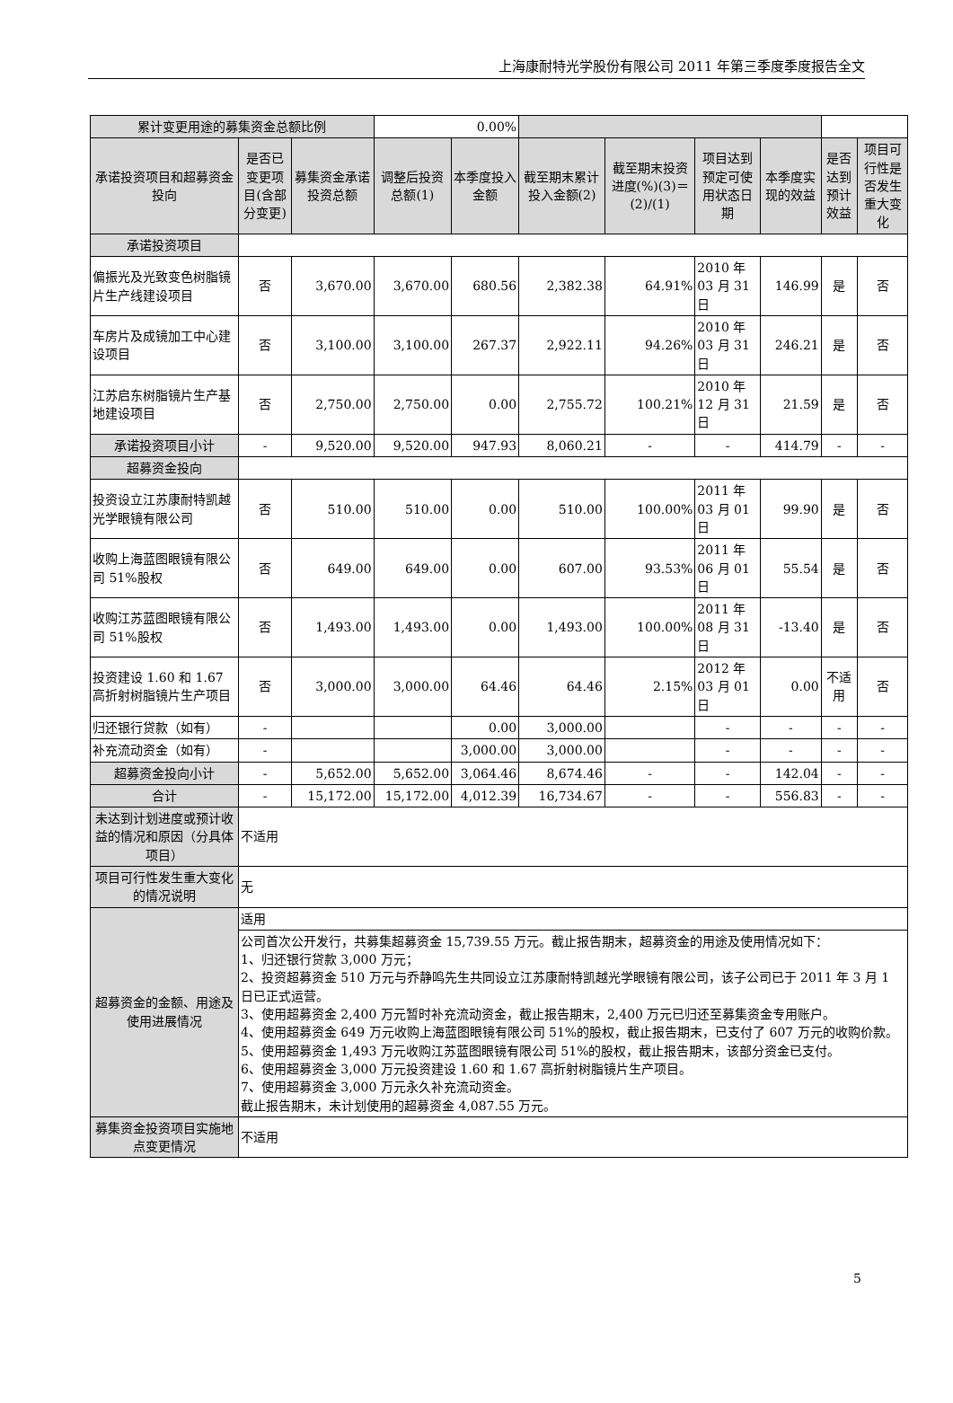上海康耐特光学股份有限公司 2011 年第三季度季度报告全文
| 累计变更用途的募集资金总额比例 | | | 0.00% | | | | | | | |
| 承诺投资项目和超募资金投向 | 是否已变更项目(含部分变更) | 募集资金承诺投资总额 | 调整后投资总额(1) | 本季度投入金额 | 截至期末累计投入金额(2) | 截至期末投资进度(%)(3)＝(2)/(1) | 项目达到预定可使用状态日期 | 本季度实现的效益 | 是否达到预计效益 | 项目可行性是否发生重大变化 |
| 承诺投资项目 | | | | | | | | | | |
| 偏振光及光致变色树脂镜片生产线建设项目 | 否 | 3,670.00 | 3,670.00 | 680.56 | 2,382.38 | 64.91% | 2010 年 03 月 31 日 | 146.99 | 是 | 否 |
| 车房片及成镜加工中心建设项目 | 否 | 3,100.00 | 3,100.00 | 267.37 | 2,922.11 | 94.26% | 2010 年 03 月 31 日 | 246.21 | 是 | 否 |
| 江苏启东树脂镜片生产基地建设项目 | 否 | 2,750.00 | 2,750.00 | 0.00 | 2,755.72 | 100.21% | 2010 年 12 月 31 日 | 21.59 | 是 | 否 |
| 承诺投资项目小计 | - | 9,520.00 | 9,520.00 | 947.93 | 8,060.21 | - | - | 414.79 | - | - |
| 超募资金投向 | | | | | | | | | | |
| 投资设立江苏康耐特凯越光学眼镜有限公司 | 否 | 510.00 | 510.00 | 0.00 | 510.00 | 100.00% | 2011 年 03 月 01 日 | 99.90 | 是 | 否 |
| 收购上海蓝图眼镜有限公司 51%股权 | 否 | 649.00 | 649.00 | 0.00 | 607.00 | 93.53% | 2011 年 06 月 01 日 | 55.54 | 是 | 否 |
| 收购江苏蓝图眼镜有限公司 51%股权 | 否 | 1,493.00 | 1,493.00 | 0.00 | 1,493.00 | 100.00% | 2011 年 08 月 31 日 | -13.40 | 是 | 否 |
| 投资建设 1.60 和 1.67 高折射树脂镜片生产项目 | 否 | 3,000.00 | 3,000.00 | 64.46 | 64.46 | 2.15% | 2012 年 03 月 01 日 | 0.00 | 不适用 | 否 |
| 归还银行贷款（如有） | - | | | 0.00 | 3,000.00 | | - | - | - | - |
| 补充流动资金（如有） | - | | | 3,000.00 | 3,000.00 | | - | - | - | - |
| 超募资金投向小计 | - | 5,652.00 | 5,652.00 | 3,064.46 | 8,674.46 | - | - | 142.04 | - | - |
| 合计 | - | 15,172.00 | 15,172.00 | 4,012.39 | 16,734.67 | - | - | 556.83 | - | - |
| 未达到计划进度或预计收益的情况和原因（分具体项目） | 不适用 | | | | | | | | | |
| 项目可行性发生重大变化的情况说明 | 无 | | | | | | | | | |
| 超募资金的金额、用途及使用进展情况 | 适用 | | | | | | | | | |
| | 公司首次公开发行，共募集超募资金 15,739.55 万元。截止报告期末，超募资金的用途及使用情况如下： 1、归还银行贷款 3,000 万元； 2、投资超募资金 510 万元与乔静鸣先生共同设立江苏康耐特凯越光学眼镜有限公司，该子公司已于 2011 年 3 月 1 日已正式运营。 3、使用超募资金 2,400 万元暂时补充流动资金，截止报告期末，2,400 万元已归还至募集资金专用账户。 4、使用超募资金 649 万元收购上海蓝图眼镜有限公司 51%的股权，截止报告期末，已支付了 607 万元的收购价款。 5、使用超募资金 1,493 万元收购江苏蓝图眼镜有限公司 51%的股权，截止报告期末，该部分资金已支付。 6、使用超募资金 3,000 万元投资建设 1.60 和 1.67 高折射树脂镜片生产项目。 7、使用超募资金 3,000 万元永久补充流动资金。 截止报告期末，未计划使用的超募资金 4,087.55 万元。 | | | | | | | | | |
| 募集资金投资项目实施地点变更情况 | 不适用 | | | | | | | | | |
5